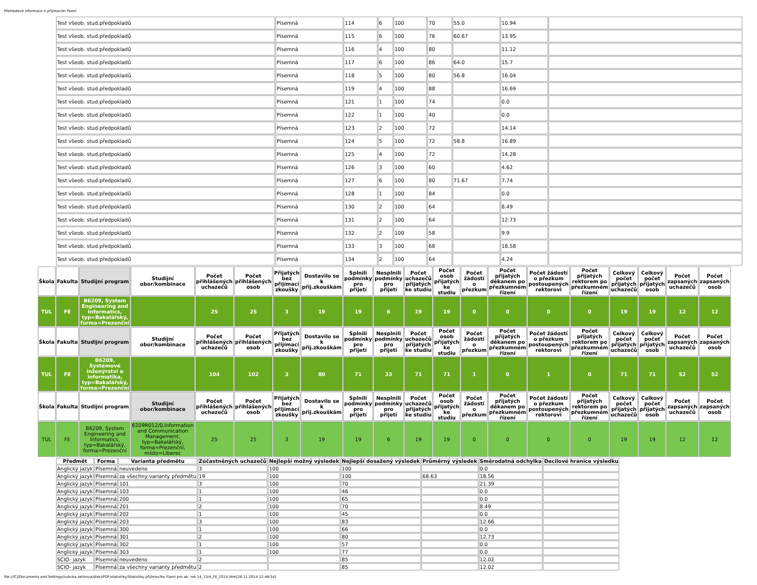Přehledové informace o přijímacím řízení
| Test všeob. stud.předpokladů | Písemná | 114 | 6 | 100 | 70 | 55.0 | 10.94 | |
| Test všeob. stud.předpokladů | Písemná | 115 | 6 | 100 | 76 | 60.67 | 13.95 | |
| Test všeob. stud.předpokladů | Písemná | 116 | 4 | 100 | 80 | | 11.12 | |
| Test všeob. stud.předpokladů | Písemná | 117 | 6 | 100 | 86 | 64.0 | 15.7 | |
| Test všeob. stud.předpokladů | Písemná | 118 | 5 | 100 | 80 | 56.8 | 16.04 | |
| Test všeob. stud.předpokladů | Písemná | 119 | 4 | 100 | 88 | | 16.69 | |
| Test všeob. stud.předpokladů | Písemná | 121 | 1 | 100 | 74 | | 0.0 | |
| Test všeob. stud.předpokladů | Písemná | 122 | 1 | 100 | 40 | | 0.0 | |
| Test všeob. stud.předpokladů | Písemná | 123 | 2 | 100 | 72 | | 14.14 | |
| Test všeob. stud.předpokladů | Písemná | 124 | 5 | 100 | 72 | 58.8 | 16.89 | |
| Test všeob. stud.předpokladů | Písemná | 125 | 4 | 100 | 72 | | 14.28 | |
| Test všeob. stud.předpokladů | Písemná | 126 | 3 | 100 | 60 | | 4.62 | |
| Test všeob. stud.předpokladů | Písemná | 127 | 6 | 100 | 80 | 71.67 | 7.74 | |
| Test všeob. stud.předpokladů | Písemná | 128 | 1 | 100 | 84 | | 0.0 | |
| Test všeob. stud.předpokladů | Písemná | 130 | 2 | 100 | 64 | | 8.49 | |
| Test všeob. stud.předpokladů | Písemná | 131 | 2 | 100 | 64 | | 12.73 | |
| Test všeob. stud.předpokladů | Písemná | 132 | 2 | 100 | 58 | | 9.9 | |
| Test všeob. stud.předpokladů | Písemná | 133 | 3 | 100 | 68 | | 18.58 | |
| Test všeob. stud.předpokladů | Písemná | 134 | 2 | 100 | 64 | | 4.24 | |
| Škola | Fakulta | Studijní program | Studijní obor/kombinace | Počet přihlášených uchazečů | Počet přihlášených osob | Přijatých bez přijímací zkoušky | Dostavilo se k přij.zkouškám | Splnili podmínky pro přijetí | Nesplnili podmínky pro přijetí | Počet uchazečů přijatých ke studiu | Počet osob přijatých ke studiu | Počet žádostí o přezkum | Počet přijatých děkanem po přezkumném řízení | Počet žádostí o přezkum postoupených rektorovi | Počet přijatých rektorem po přezkumném řízení | Celkový počet přijatých uchazečů | Celkový počet přijatých osob | Počet zapsaných uchazečů | Počet zapsaných osob |
| --- | --- | --- | --- | --- | --- | --- | --- | --- | --- | --- | --- | --- | --- | --- | --- | --- | --- | --- | --- |
| TUL | FE | B6209, System Engineering and Informatics, typ=Bakalářský, forma=Prezenční | | 25 | 25 | 3 | 19 | 19 | 6 | 19 | 19 | 0 | 0 | 0 | 0 | 19 | 19 | 12 | 12 |
| Škola | Fakulta | Studijní program | Studijní obor/kombinace | Počet přihlášených uchazečů | Počet přihlášených osob | Přijatých bez přijímací zkoušky | Dostavilo se k přij.zkouškám | Splnili podmínky pro přijetí | Nesplnili podmínky pro přijetí | Počet uchazečů přijatých ke studiu | Počet osob přijatých ke studiu | Počet žádostí o přezkum | Počet přijatých děkanem po přezkumném řízení | Počet žádostí o přezkum postoupených rektorovi | Počet přijatých rektorem po přezkumném řízení | Celkový počet přijatých uchazečů | Celkový počet přijatých osob | Počet zapsaných uchazečů | Počet zapsaných osob |
| TUL | FE | B6209, Systémové inženýrství a informatika, typ=Bakalářský, forma=Prezenční | | 104 | 102 | 3 | 80 | 71 | 33 | 71 | 71 | 1 | 0 | 1 | 0 | 71 | 71 | 52 | 52 |
| Škola | Fakulta | Studijní program | Studijní obor/kombinace | Počet přihlášených uchazečů | Počet přihlášených osob | Přijatých bez přijímací zkoušky | Dostavilo se k přij.zkouškám | Splnili podmínky pro přijetí | Nesplnili podmínky pro přijetí | Počet uchazečů přijatých ke studiu | Počet osob přijatých ke studiu | Počet žádostí o přezkum | Počet přijatých děkanem po přezkumném řízení | Počet žádostí o přezkum postoupených rektorovi | Počet přijatých rektorem po přezkumném řízení | Celkový počet přijatých uchazečů | Celkový počet přijatých osob | Počet zapsaných uchazečů | Počet zapsaných osob |
| TUL | FE | B6209, System Engineering and Informatics, typ=Bakalářský, forma=Prezenční | 6209R012/0,Information and Communication Management, typ=Bakalářský, forma=Prezenční, místo=Liberec | 25 | 25 | 3 | 19 | 19 | 6 | 19 | 19 | 0 | 0 | 0 | 0 | 19 | 19 | 12 | 12 |
| Předmět | Forma | Varianta předmětu | Zúčastněných uchazečů | Nejlepší možný výsledek | Nejlepší dosažený výsledek | Průměrný výsledek | Směrodatná odchylka | Decilové hranice výsledku |
| --- | --- | --- | --- | --- | --- | --- | --- | --- |
| Anglický jazyk | Písemná | neuvedeno | 3 | 100 | 100 | | 0.0 | |
| Anglický jazyk | Písemná | za všechny varianty předmětu | 19 | 100 | 100 | 68.63 | 18.56 | |
| Anglický jazyk | Písemná | 101 | 3 | 100 | 70 | | 21.39 | |
| Anglický jazyk | Písemná | 103 | 1 | 100 | 46 | | 0.0 | |
| Anglický jazyk | Písemná | 200 | 1 | 100 | 65 | | 0.0 | |
| Anglický jazyk | Písemná | 201 | 2 | 100 | 70 | | 8.49 | |
| Anglický jazyk | Písemná | 202 | 1 | 100 | 45 | | 0.0 | |
| Anglický jazyk | Písemná | 203 | 3 | 100 | 83 | | 12.66 | |
| Anglický jazyk | Písemná | 300 | 1 | 100 | 66 | | 0.0 | |
| Anglický jazyk | Písemná | 301 | 2 | 100 | 80 | | 12.73 | |
| Anglický jazyk | Písemná | 302 | 1 | 100 | 57 | | 0.0 | |
| Anglický jazyk | Písemná | 303 | 1 | 100 | 77 | | 0.0 | |
| SCIO- jazyk | Písemná | neuvedeno | 2 | | 85 | | 12.02 | |
| SCIO- jazyk | Písemná | za všechny varianty předmětu | 2 | | 85 | | 12.02 | |
file:///C|/Documents and Settings/ludvika.zelinova/diski/PDF/statistiky/Statistiky přijímacího řízení pro ak. rok 14_15/4_FE_2014.htm[28.11.2014 12:48:54]